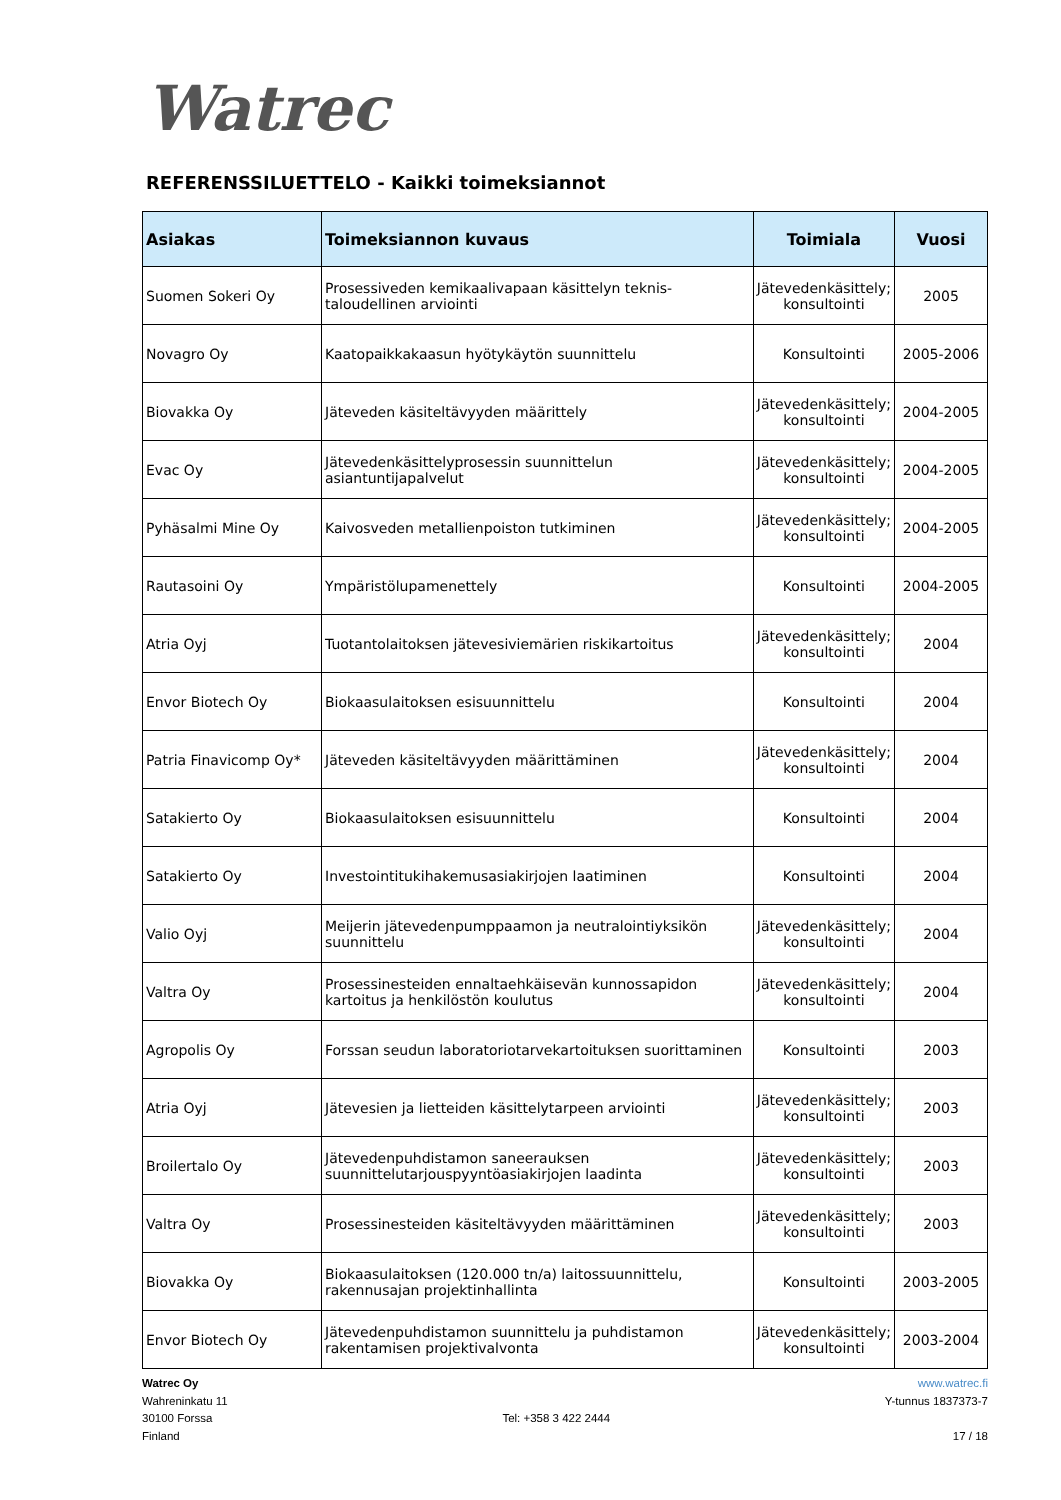Watrec
REFERENSSILUETTELO - Kaikki toimeksiannot
| Asiakas | Toimeksiannon kuvaus | Toimiala | Vuosi |
| --- | --- | --- | --- |
| Suomen Sokeri Oy | Prosessiveden kemikaalivapaan käsittelyn teknis-taloudellinen arviointi | Jätevedenkäsittely; konsultointi | 2005 |
| Novagro Oy | Kaatopaikkakaasun hyötykäytön suunnittelu | Konsultointi | 2005-2006 |
| Biovakka Oy | Jäteveden käsiteltävyyden määrittely | Jätevedenkäsittely; konsultointi | 2004-2005 |
| Evac Oy | Jätevedenkäsittelyprosessin suunnittelun asiantuntijapalvelut | Jätevedenkäsittely; konsultointi | 2004-2005 |
| Pyhäsalmi Mine Oy | Kaivosveden metallienpoiston tutkiminen | Jätevedenkäsittely; konsultointi | 2004-2005 |
| Rautasoini Oy | Ympäristölupamenettely | Konsultointi | 2004-2005 |
| Atria Oyj | Tuotantolaitoksen jätevesiviemärien riskikartoitus | Jätevedenkäsittely; konsultointi | 2004 |
| Envor Biotech Oy | Biokaasulaitoksen esisuunnittelu | Konsultointi | 2004 |
| Patria Finavicomp Oy* | Jäteveden käsiteltävyyden määrittäminen | Jätevedenkäsittely; konsultointi | 2004 |
| Satakierto Oy | Biokaasulaitoksen esisuunnittelu | Konsultointi | 2004 |
| Satakierto Oy | Investointitukihakemusasiakirjojen laatiminen | Konsultointi | 2004 |
| Valio Oyj | Meijerin jätevedenpumppaamon ja neutralointiyksikön suunnittelu | Jätevedenkäsittely; konsultointi | 2004 |
| Valtra Oy | Prosessinesteiden ennaltaehkäisevän kunnossapidon kartoitus ja henkilöstön koulutus | Jätevedenkäsittely; konsultointi | 2004 |
| Agropolis Oy | Forssan seudun laboratoriotarvekartoituksen suorittaminen | Konsultointi | 2003 |
| Atria Oyj | Jätevesien ja lietteiden käsittelytarpeen arviointi | Jätevedenkäsittely; konsultointi | 2003 |
| Broilertalo Oy | Jätevedenpuhdistamon saneerauksen suunnittelutarjouspyyntöasiakirjojen laadinta | Jätevedenkäsittely; konsultointi | 2003 |
| Valtra Oy | Prosessinesteiden käsiteltävyyden määrittäminen | Jätevedenkäsittely; konsultointi | 2003 |
| Biovakka Oy | Biokaasulaitoksen (120.000 tn/a) laitossuunnittelu, rakennusajan projektinhallinta | Konsultointi | 2003-2005 |
| Envor Biotech Oy | Jätevedenpuhdistamon suunnittelu ja puhdistamon rakentamisen projektivalvonta | Jätevedenkäsittely; konsultointi | 2003-2004 |
Watrec Oy
Wahreninkatu 11
30100 Forssa
Finland
Tel: +358 3 422 2444 www.watrec.fi
Y-tunnus 1837373-7
17 / 18